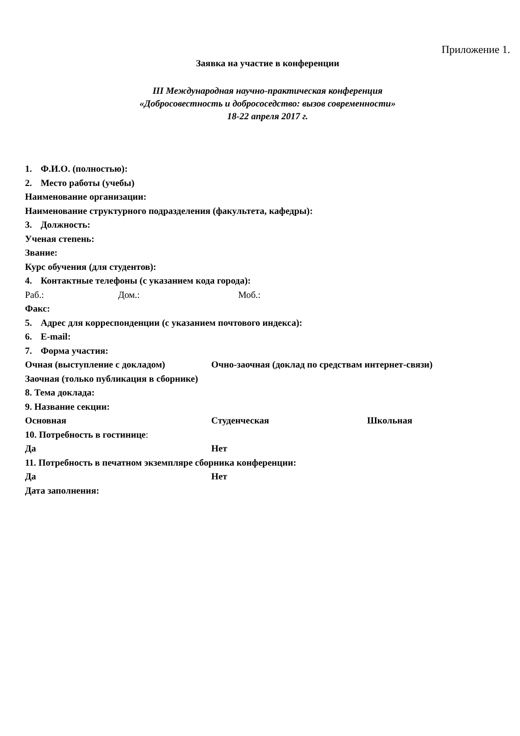Приложение 1.
Заявка на участие в конференции
III Международная научно-практическая конференция
«Добросовестность и добрососедство: вызов современности»
18-22 апреля 2017 г.
1. Ф.И.О. (полностью):
2. Место работы (учебы)
Наименование организации:
Наименование структурного подразделения (факультета, кафедры):
3. Должность:
Ученая степень:
Звание:
Курс обучения (для студентов):
4. Контактные телефоны (с указанием кода города):
Раб.: Дом.: Моб.:
Факс:
5. Адрес для корреспонденции (с указанием почтового индекса):
6. E-mail:
7. Форма участия:
Очная (выступление с докладом) Очно-заочная (доклад по средствам интернет-связи)
Заочная (только публикация в сборнике)
8. Тема доклада:
9. Название секции:
Основная Студенческая Школьная
10. Потребность в гостинице:
Да Нет
11. Потребность в печатном экземпляре сборника конференции:
Да Нет
Дата заполнения: